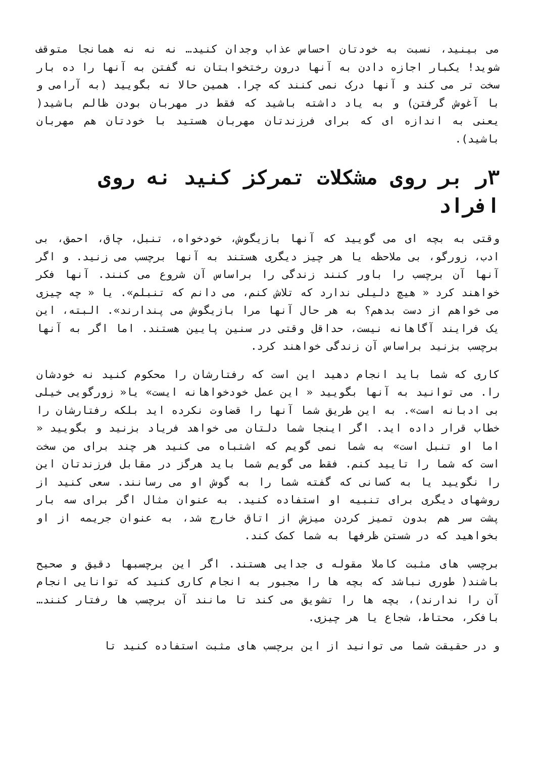می بینید، نسبت به خودتان احساس عذاب وجدان کنید… نه نه نه همانجا متوقف شوید! یکبار اجازه دادن به آنها درون رختخوابتان نه گفتن به آنها را ده بار سخت تر می کند و آنها درک نمی کنند که چرا. همین حالا نه بگویید (به آرامی و با آغوش گرفتن) و به یاد داشته باشید که فقط در مهربان بودن ظالم باشید( یعنی به اندازه ای که برای فرزندتان مهربان هستید با خودتان هم مهربان باشید).
۳ر بر روی مشکلات تمرکز کنید نه روی افراد
وقتی به بچه ای می گویید که آنها بازیگوش، خودخواه، تنبل، چاق، احمق، بی ادب، زورگو، بی ملاحظه یا هر چیز دیگری هستند به آنها برچسب می زنید. و اگر آنها آن برچسب را باور کنند زندگی را براساس آن شروع می کنند. آنها فکر خواهند کرد « هیچ دلیلی ندارد که تلاش کنم، می دانم که تنبلم». یا « چه چیزی می خواهم از دست بدهم؟ به هر حال آنها مرا بازیگوش می پندارند». البته، این یک فرایند آگاهانه نیست، حداقل وقتی در سنین پایین هستند. اما اگر به آنها برچسب بزنید براساس آن زندگی خواهند کرد.
کاری که شما باید انجام دهید این است که رفتارشان را محکوم کنید نه خودشان را. می توانید به آنها بگویید « این عمل خودخواهانه ایست» یا« زورگویی خیلی بی ادبانه است». به این طریق شما آنها را قضاوت نکرده اید بلکه رفتارشان را خطاب قرار داده اید. اگر اینجا شما دلتان می خواهد فریاد بزنید و بگویید « اما او تنبل است» به شما نمی گویم که اشتباه می کنید هر چند برای من سخت است که شما را تایید کنم. فقط می گویم شما باید هرگز در مقابل فرزندتان این را نگویید یا به کسانی که گفته شما را به گوش او می رسانند. سعی کنید از روشهای دیگری برای تنبیه او استفاده کنید. به عنوان مثال اگر برای سه بار پشت سر هم بدون تمیز کردن میزش از اتاق خارج شد، به عنوان جریمه از او بخواهید که در شستن ظرفها به شما کمک کند.
برچسب های مثبت کاملا مقوله ی جدایی هستند. اگر این برچسبها دقیق و صحیح باشند( طوری نباشد که بچه ها را مجبور به انجام کاری کنید که توانایی انجام آن را ندارند)، بچه ها را تشویق می کند تا مانند آن برچسب ها رفتار کنند… بافکر، محتاط، شجاع یا هر چیزی.
و در حقیقت شما می توانید از این برچسب های مثبت استفاده کنید تا